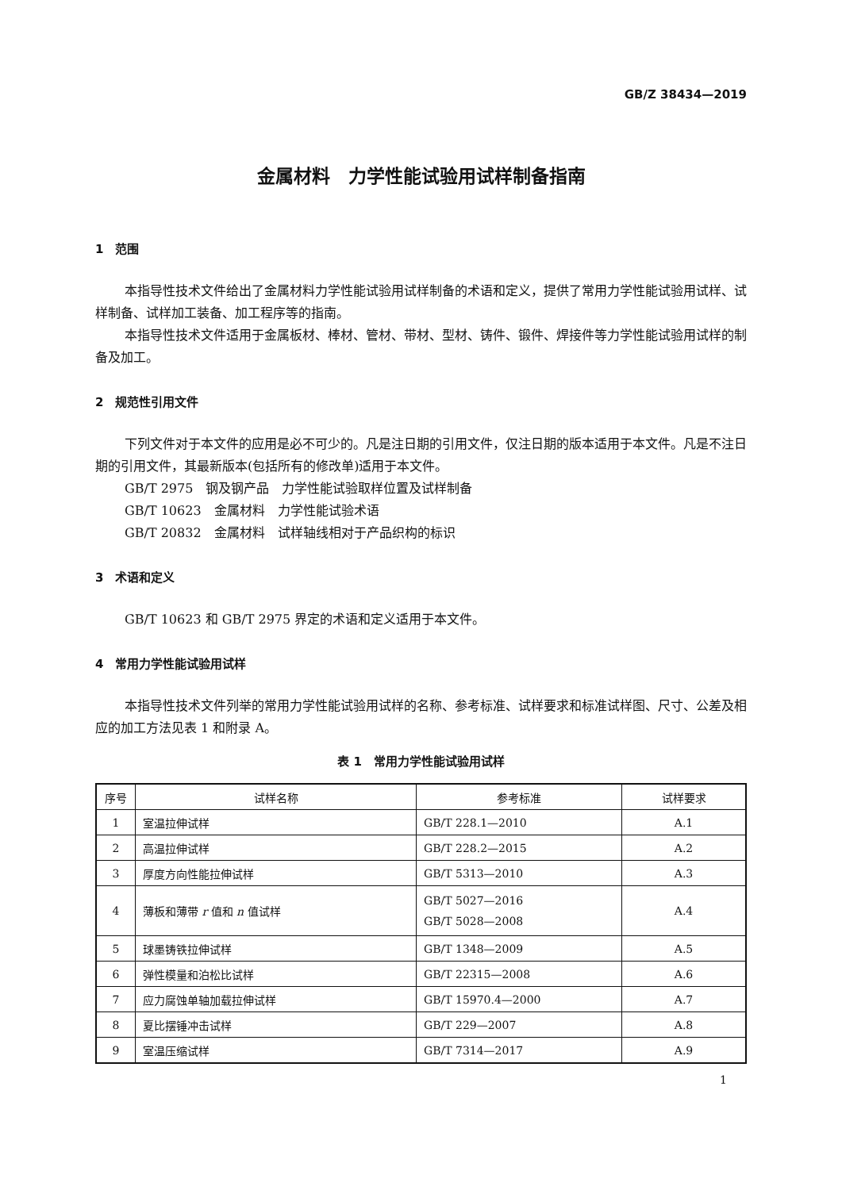GB/Z 38434—2019
金属材料　力学性能试验用试样制备指南
1　范围
本指导性技术文件给出了金属材料力学性能试验用试样制备的术语和定义，提供了常用力学性能试验用试样、试样制备、试样加工装备、加工程序等的指南。
本指导性技术文件适用于金属板材、棒材、管材、带材、型材、铸件、锻件、焊接件等力学性能试验用试样的制备及加工。
2　规范性引用文件
下列文件对于本文件的应用是必不可少的。凡是注日期的引用文件，仅注日期的版本适用于本文件。凡是不注日期的引用文件，其最新版本(包括所有的修改单)适用于本文件。
GB/T 2975　钢及钢产品　力学性能试验取样位置及试样制备
GB/T 10623　金属材料　力学性能试验术语
GB/T 20832　金属材料　试样轴线相对于产品织构的标识
3　术语和定义
GB/T 10623 和 GB/T 2975 界定的术语和定义适用于本文件。
4　常用力学性能试验用试样
本指导性技术文件列举的常用力学性能试验用试样的名称、参考标准、试样要求和标准试样图、尺寸、公差及相应的加工方法见表 1 和附录 A。
表 1　常用力学性能试验用试样
| 序号 | 试样名称 | 参考标准 | 试样要求 |
| --- | --- | --- | --- |
| 1 | 室温拉伸试样 | GB/T 228.1—2010 | A.1 |
| 2 | 高温拉伸试样 | GB/T 228.2—2015 | A.2 |
| 3 | 厚度方向性能拉伸试样 | GB/T 5313—2010 | A.3 |
| 4 | 薄板和薄带 r 值和 n 值试样 | GB/T 5027—2016 GB/T 5028—2008 | A.4 |
| 5 | 球墨铸铁拉伸试样 | GB/T 1348—2009 | A.5 |
| 6 | 弹性模量和泊松比试样 | GB/T 22315—2008 | A.6 |
| 7 | 应力腐蚀单轴加载拉伸试样 | GB/T 15970.4—2000 | A.7 |
| 8 | 夏比摆锤冲击试样 | GB/T 229—2007 | A.8 |
| 9 | 室温压缩试样 | GB/T 7314—2017 | A.9 |
1